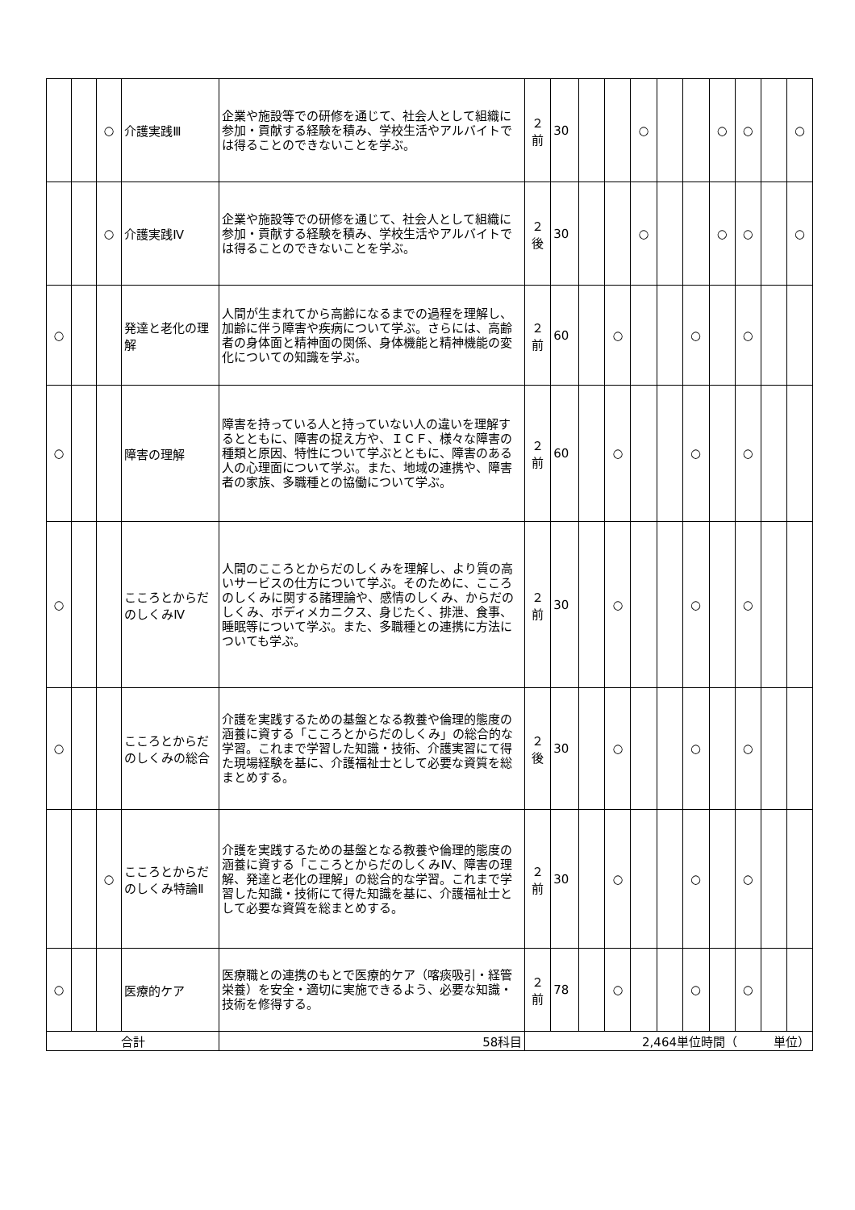| | | ○ | 介護実践Ⅲ | 企業や施設等での研修を通じて、社会人として組織に参加・貢献する経験を積み、学校生活やアルバイトでは得ることのできないことを学ぶ。 | ２ 前 | 30 | | | ○ | | | ○ | ○ | | ○ |
| | | ○ | 介護実践Ⅳ | 企業や施設等での研修を通じて、社会人として組織に参加・貢献する経験を積み、学校生活やアルバイトでは得ることのできないことを学ぶ。 | ２ 後 | 30 | | | ○ | | | ○ | ○ | | ○ |
| ○ | | | 発達と老化の理解 | 人間が生まれてから高齢になるまでの過程を理解し、加齢に伴う障害や疾病について学ぶ。さらには、高齢者の身体面と精神面の関係、身体機能と精神機能の変化についての知識を学ぶ。 | ２ 前 | 60 | | ○ | | | ○ | | ○ | | |
| ○ | | | 障害の理解 | 障害を持っている人と持っていない人の違いを理解するとともに、障害の捉え方や、ＩＣＦ、様々な障害の種類と原因、特性について学ぶとともに、障害のある人の心理面について学ぶ。また、地域の連携や、障害者の家族、多職種との協働について学ぶ。 | ２ 前 | 60 | | ○ | | | ○ | | ○ | | |
| ○ | | | こころとからだのしくみⅣ | 人間のこころとからだのしくみを理解し、より質の高いサービスの仕方について学ぶ。そのために、こころのしくみに関する諸理論や、感情のしくみ、からだのしくみ、ボディメカニクス、身じたく、排泄、食事、睡眠等について学ぶ。また、多職種との連携に方法についても学ぶ。 | ２ 前 | 30 | | ○ | | | ○ | | ○ | | |
| ○ | | | こころとからだのしくみの総合 | 介護を実践するための基盤となる教養や倫理的態度の涵養に資する「こころとからだのしくみ」の総合的な学習。これまで学習した知識・技術、介護実習にて得た現場経験を基に、介護福祉士として必要な資質を総まとめする。 | ２ 後 | 30 | | ○ | | | ○ | | ○ | | |
| | | ○ | こころとからだのしくみ特論Ⅱ | 介護を実践するための基盤となる教養や倫理的態度の涵養に資する「こころとからだのしくみⅣ、障害の理解、発達と老化の理解」の総合的な学習。これまで学習した知識・技術にて得た知識を基に、介護福祉士として必要な資質を総まとめする。 | ２ 前 | 30 | | ○ | | | ○ | | ○ | | |
| ○ | | | 医療的ケア | 医療職との連携のもとで医療的ケア（喀痰吸引・経管栄養）を安全・適切に実施できるよう、必要な知識・技術を修得する。 | ２ 前 | 78 | | ○ | | | ○ | | ○ | | |
| 合計 | | | | 58科目 | 2,464単位時間（ 単位） | | | | | | | | | | |